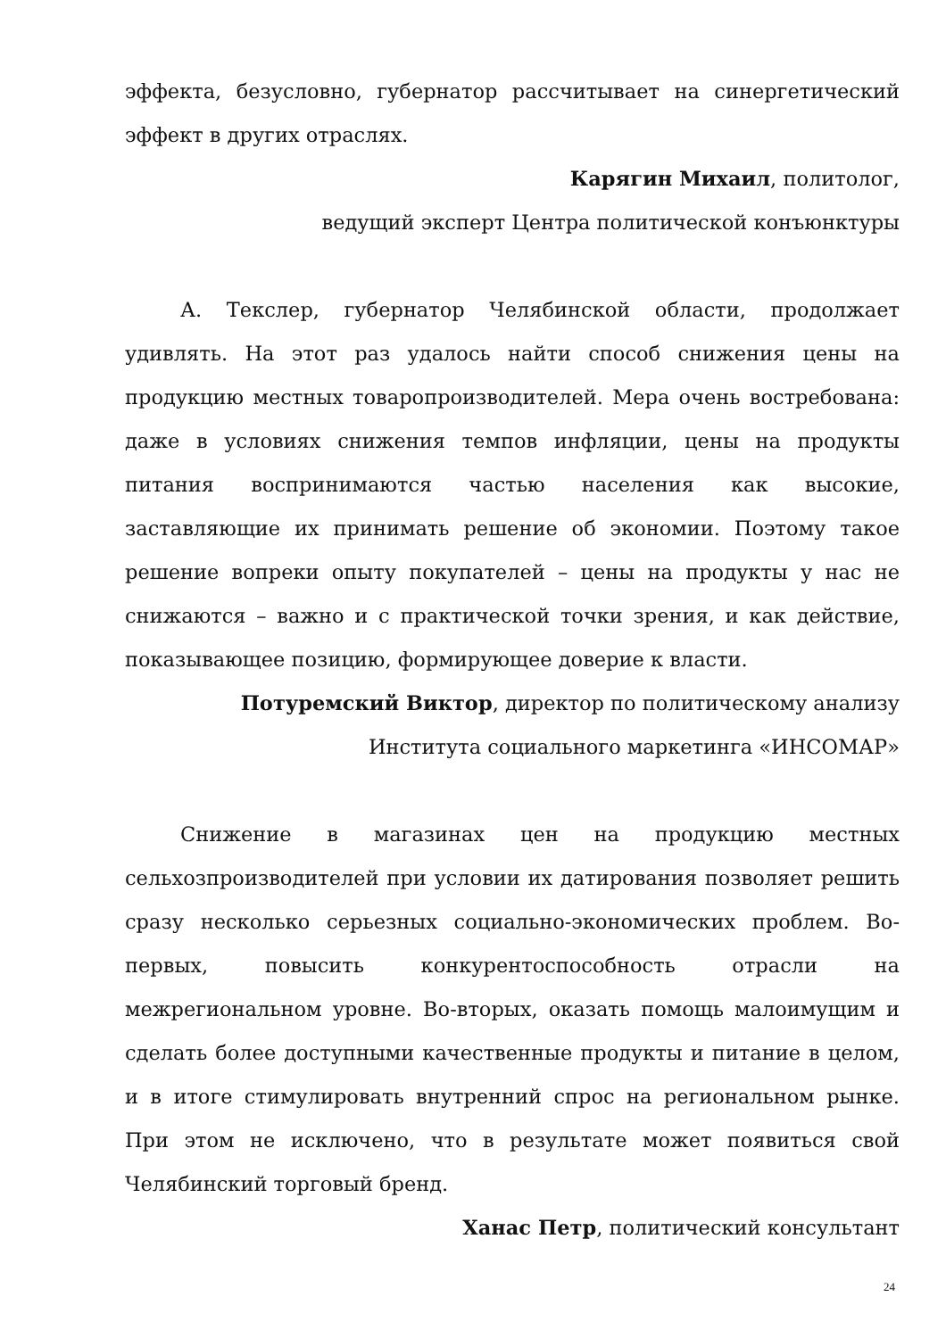эффекта, безусловно, губернатор рассчитывает на синергетический эффект в других отраслях.
Карягин Михаил, политолог,
ведущий эксперт Центра политической конъюнктуры
А. Текслер, губернатор Челябинской области, продолжает удивлять. На этот раз удалось найти способ снижения цены на продукцию местных товаропроизводителей. Мера очень востребована: даже в условиях снижения темпов инфляции, цены на продукты питания воспринимаются частью населения как высокие, заставляющие их принимать решение об экономии. Поэтому такое решение вопреки опыту покупателей – цены на продукты у нас не снижаются – важно и с практической точки зрения, и как действие, показывающее позицию, формирующее доверие к власти.
Потуремский Виктор, директор по политическому анализу
Института социального маркетинга «ИНСОМАР»
Снижение в магазинах цен на продукцию местных сельхозпроизводителей при условии их датирования позволяет решить сразу несколько серьезных социально-экономических проблем. Во-первых, повысить конкурентоспособность отрасли на межрегиональном уровне. Во-вторых, оказать помощь малоимущим и сделать более доступными качественные продукты и питание в целом, и в итоге стимулировать внутренний спрос на региональном рынке. При этом не исключено, что в результате может появиться свой Челябинский торговый бренд.
Ханас Петр, политический консультант
24